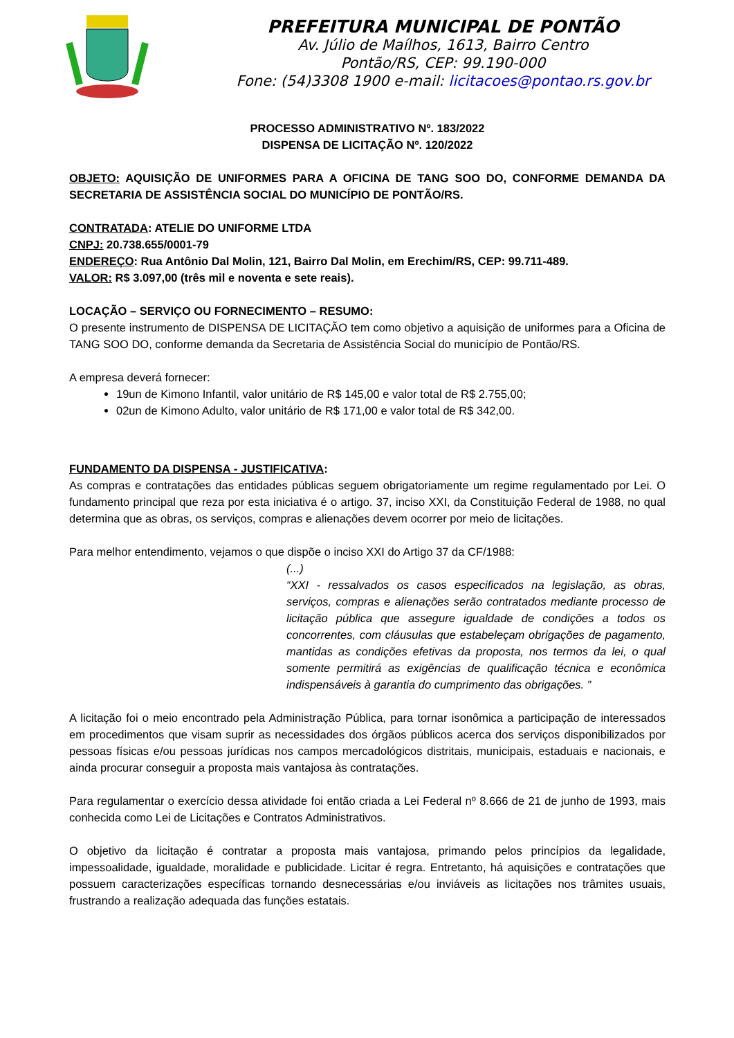PREFEITURA MUNICIPAL DE PONTÃO
Av. Júlio de Maílhos, 1613, Bairro Centro
Pontão/RS, CEP: 99.190-000
Fone: (54)3308 1900 e-mail: licitacoes@pontao.rs.gov.br
PROCESSO ADMINISTRATIVO Nº. 183/2022
DISPENSA DE LICITAÇÃO Nº. 120/2022
OBJETO: AQUISIÇÃO DE UNIFORMES PARA A OFICINA DE TANG SOO DO, CONFORME DEMANDA DA SECRETARIA DE ASSISTÊNCIA SOCIAL DO MUNICÍPIO DE PONTÃO/RS.
CONTRATADA: ATELIE DO UNIFORME LTDA
CNPJ: 20.738.655/0001-79
ENDEREÇO: Rua Antônio Dal Molin, 121, Bairro Dal Molin, em Erechim/RS, CEP: 99.711-489.
VALOR: R$ 3.097,00 (três mil e noventa e sete reais).
LOCAÇÃO – SERVIÇO OU FORNECIMENTO – RESUMO:
O presente instrumento de DISPENSA DE LICITAÇÃO tem como objetivo a aquisição de uniformes para a Oficina de TANG SOO DO, conforme demanda da Secretaria de Assistência Social do município de Pontão/RS.
A empresa deverá fornecer:
19un de Kimono Infantil, valor unitário de R$ 145,00 e valor total de R$ 2.755,00;
02un de Kimono Adulto, valor unitário de R$ 171,00 e valor total de R$ 342,00.
FUNDAMENTO DA DISPENSA - JUSTIFICATIVA:
As compras e contratações das entidades públicas seguem obrigatoriamente um regime regulamentado por Lei. O fundamento principal que reza por esta iniciativa é o artigo. 37, inciso XXI, da Constituição Federal de 1988, no qual determina que as obras, os serviços, compras e alienações devem ocorrer por meio de licitações.
Para melhor entendimento, vejamos o que dispõe o inciso XXI do Artigo 37 da CF/1988:
(...)
“XXI - ressalvados os casos especificados na legislação, as obras, serviços, compras e alienações serão contratados mediante processo de licitação pública que assegure igualdade de condições a todos os concorrentes, com cláusulas que estabeleçam obrigações de pagamento, mantidas as condições efetivas da proposta, nos termos da lei, o qual somente permitirá as exigências de qualificação técnica e econômica indispensáveis à garantia do cumprimento das obrigações. ”
A licitação foi o meio encontrado pela Administração Pública, para tornar isonômica a participação de interessados em procedimentos que visam suprir as necessidades dos órgãos públicos acerca dos serviços disponibilizados por pessoas físicas e/ou pessoas jurídicas nos campos mercadológicos distritais, municipais, estaduais e nacionais, e ainda procurar conseguir a proposta mais vantajosa às contratações.
Para regulamentar o exercício dessa atividade foi então criada a Lei Federal nº 8.666 de 21 de junho de 1993, mais conhecida como Lei de Licitações e Contratos Administrativos.
O objetivo da licitação é contratar a proposta mais vantajosa, primando pelos princípios da legalidade, impessoalidade, igualdade, moralidade e publicidade. Licitar é regra. Entretanto, há aquisições e contratações que possuem caracterizações específicas tornando desnecessárias e/ou inviáveis as licitações nos trâmites usuais, frustrando a realização adequada das funções estatais.